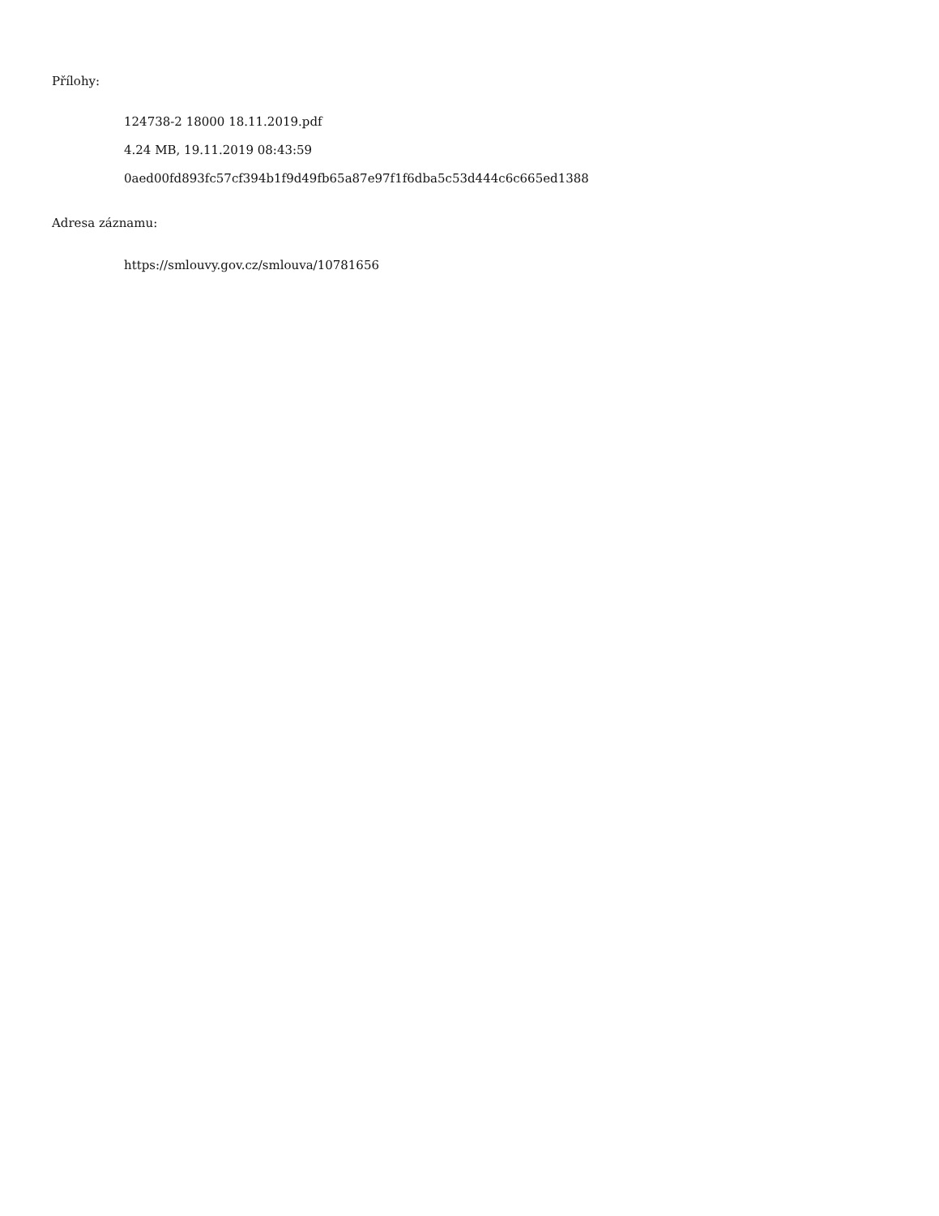Přílohy:
124738-2 18000 18.11.2019.pdf
4.24 MB, 19.11.2019 08:43:59
0aed00fd893fc57cf394b1f9d49fb65a87e97f1f6dba5c53d444c6c665ed1388
Adresa záznamu:
https://smlouvy.gov.cz/smlouva/10781656